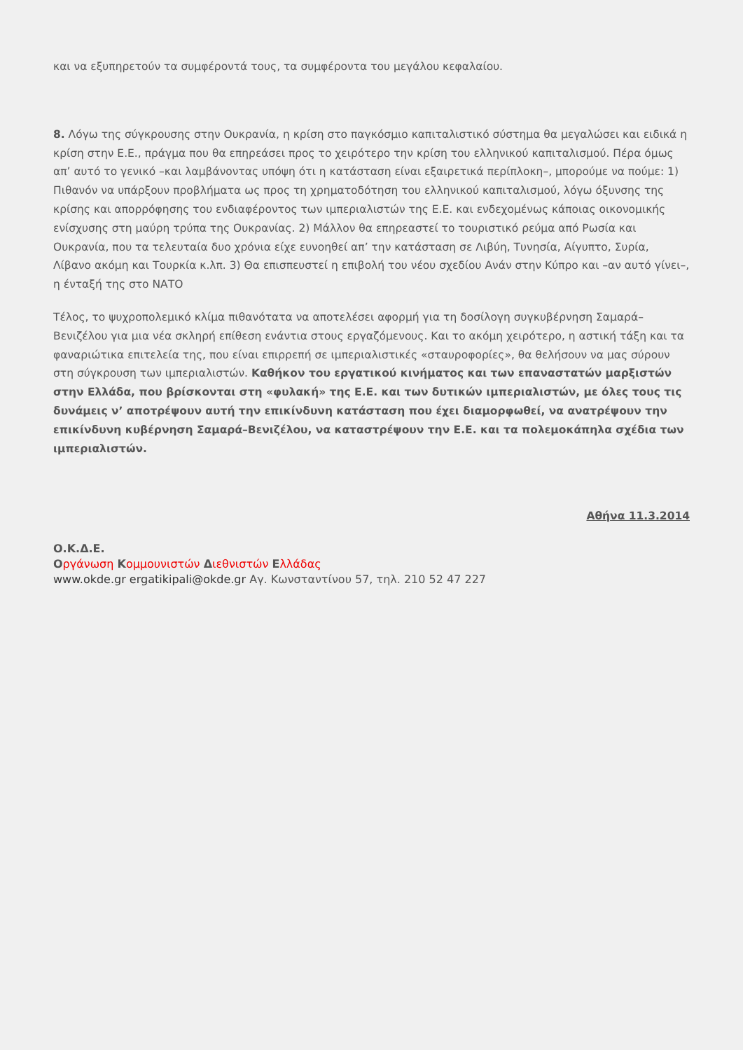και να εξυπηρετούν τα συμφέροντά τους, τα συμφέροντα του μεγάλου κεφαλαίου.
8. Λόγω της σύγκρουσης στην Ουκρανία, η κρίση στο παγκόσμιο καπιταλιστικό σύστημα θα μεγαλώσει και ειδικά η κρίση στην Ε.Ε., πράγμα που θα επηρεάσει προς το χειρότερο την κρίση του ελληνικού καπιταλισμού. Πέρα όμως απ’ αυτό το γενικό –και λαμβάνοντας υπόψη ότι η κατάσταση είναι εξαιρετικά περίπλοκη–, μπορούμε να πούμε: 1) Πιθανόν να υπάρξουν προβλήματα ως προς τη χρηματοδότηση του ελληνικού καπιταλισμού, λόγω όξυνσης της κρίσης και απορρόφησης του ενδιαφέροντος των ιμπεριαλιστών της Ε.Ε. και ενδεχομένως κάποιας οικονομικής ενίσχυσης στη μαύρη τρύπα της Ουκρανίας. 2) Μάλλον θα επηρεαστεί το τουριστικό ρεύμα από Ρωσία και Ουκρανία, που τα τελευταία δυο χρόνια είχε ευνοηθεί απ’ την κατάσταση σε Λιβύη, Τυνησία, Αίγυπτο, Συρία, Λίβανο ακόμη και Τουρκία κ.λπ. 3) Θα επισπευστεί η επιβολή του νέου σχεδίου Ανάν στην Κύπρο και –αν αυτό γίνει–, η ένταξή της στο ΝΑΤΟ
Τέλος, το ψυχροπολεμικό κλίμα πιθανότατα να αποτελέσει αφορμή για τη δοσίλογη συγκυβέρνηση Σαμαρά–Βενιζέλου για μια νέα σκληρή επίθεση ενάντια στους εργαζόμενους. Και το ακόμη χειρότερο, η αστική τάξη και τα φαναριώτικα επιτελεία της, που είναι επιρρεπή σε ιμπεριαλιστικές «σταυροφορίες», θα θελήσουν να μας σύρουν στη σύγκρουση των ιμπεριαλιστών. Καθήκον του εργατικού κινήματος και των επαναστατών μαρξιστών στην Ελλάδα, που βρίσκονται στη «φυλακή» της Ε.Ε. και των δυτικών ιμπεριαλιστών, με όλες τους τις δυνάμεις ν’ αποτρέψουν αυτή την επικίνδυνη κατάσταση που έχει διαμορφωθεί, να ανατρέψουν την επικίνδυνη κυβέρνηση Σαμαρά–Βενιζέλου, να καταστρέψουν την Ε.Ε. και τα πολεμοκάπηλα σχέδια των ιμπεριαλιστών.
Αθήνα 11.3.2014
Ο.Κ.Δ.Ε.
Οργάνωση Κομμουνιστών Διεθνιστών Ελλάδας
www.okde.gr ergatikipali@okde.gr Αγ. Κωνσταντίνου 57, τηλ. 210 52 47 227